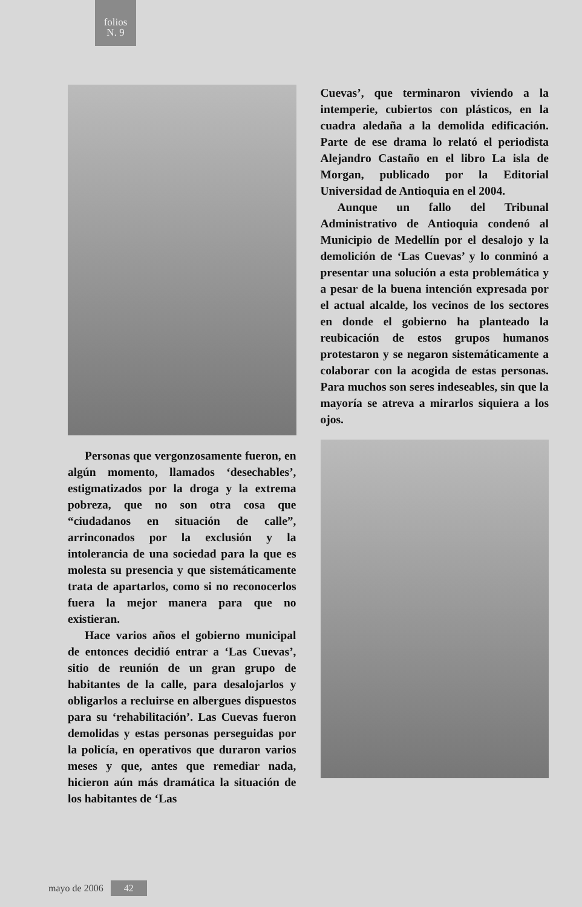folios
N. 9
Personas que vergonzosamente fueron, en algún momento, llamados ‘desechables’, estigmatizados por la droga y la extrema pobreza, que no son otra cosa que “ciudadanos en situación de calle”, arrinconados por la exclusión y la intolerancia de una sociedad para la que es molesta su presencia y que sistemáticamente trata de apartarlos, como si no reconocerlos fuera la mejor manera para que no existieran.
Hace varios años el gobierno municipal de entonces decidió entrar a ‘Las Cuevas’, sitio de reunión de un gran grupo de habitantes de la calle, para desalojarlos y obligarlos a recluirse en albergues dispuestos para su ‘rehabilitación’. Las Cuevas fueron demolidas y estas personas perseguidas por la policía, en operativos que duraron varios meses y que, antes que remediar nada, hicieron aún más dramática la situación de los habitantes de ‘Las
Cuevas’, que terminaron viviendo a la intemperie, cubiertos con plásticos, en la cuadra aledaña a la demolida edificación. Parte de ese drama lo relató el periodista Alejandro Castaño en el libro La isla de Morgan, publicado por la Editorial Universidad de Antioquia en el 2004.
Aunque un fallo del Tribunal Administrativo de Antioquia condenó al Municipio de Medellín por el desalojo y la demolición de ‘Las Cuevas’ y lo conminó a presentar una solución a esta problemática y a pesar de la buena intención expresada por el actual alcalde, los vecinos de los sectores en donde el gobierno ha planteado la reubicación de estos grupos humanos protestaron y se negaron sistemáticamente a colaborar con la acogida de estas personas. Para muchos son seres indeseables, sin que la mayoría se atreva a mirarlos siquiera a los ojos.
mayo de 2006 42